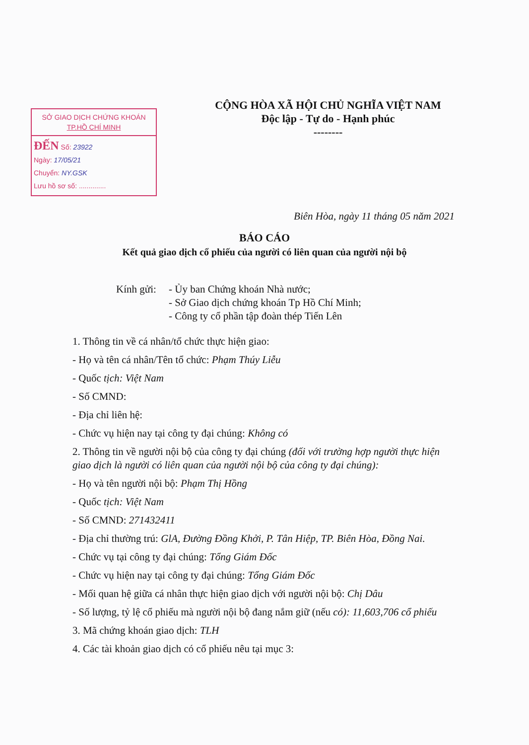SỞ GIAO DỊCH CHỨNG KHOÁN
TP.HỒ CHÍ MINH
ĐẾN Số: 23922
Ngày: 17/05/21
Chuyển: NY.GSK
Lưu hồ sơ số: ..............
CỘNG HÒA XÃ HỘI CHỦ NGHĨA VIỆT NAM
Độc lập - Tự do - Hạnh phúc
--------
Biên Hòa, ngày 11 tháng 05 năm 2021
BÁO CÁO
Kết quả giao dịch cổ phiếu của người có liên quan của người nội bộ
Kính gửi:
- Ủy ban Chứng khoán Nhà nước;
- Sở Giao dịch chứng khoán Tp Hồ Chí Minh;
- Công ty cổ phần tập đoàn thép Tiến Lên
1. Thông tin về cá nhân/tổ chức thực hiện giao:
- Họ và tên cá nhân/Tên tổ chức: Phạm Thúy Liễu
- Quốc tịch: Việt Nam
- Số CMND:
- Địa chỉ liên hệ:
- Chức vụ hiện nay tại công ty đại chúng: Không có
2. Thông tin về người nội bộ của công ty đại chúng (đối với trường hợp người thực hiện giao dịch là người có liên quan của người nội bộ của công ty đại chúng):
- Họ và tên người nội bộ: Phạm Thị Hồng
- Quốc tịch: Việt Nam
- Số CMND: 271432411
- Địa chỉ thường trú: GlA, Đường Đồng Khởi, P. Tân Hiệp, TP. Biên Hòa, Đồng Nai.
- Chức vụ tại công ty đại chúng: Tổng Giám Đốc
- Chức vụ hiện nay tại công ty đại chúng: Tổng Giám Đốc
- Mối quan hệ giữa cá nhân thực hiện giao dịch với người nội bộ: Chị Dâu
- Số lượng, tỷ lệ cổ phiếu mà người nội bộ đang nắm giữ (nếu có): 11,603,706 cổ phiếu
3. Mã chứng khoán giao dịch: TLH
4. Các tài khoản giao dịch có cổ phiếu nêu tại mục 3: